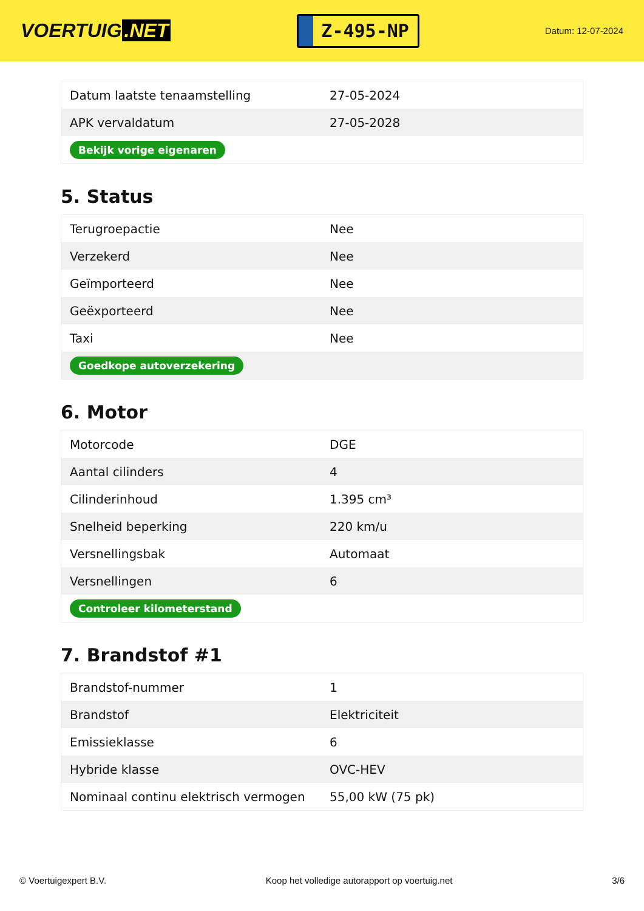VOERTUIG.NET
Z-495-NP
Datum: 12-07-2024
| Datum laatste tenaamstelling | 27-05-2024 |
| APK vervaldatum | 27-05-2028 |
| Bekijk vorige eigenaren | |
5. Status
| Terugroepactie | Nee |
| Verzekerd | Nee |
| Geïmporteerd | Nee |
| Geëxporteerd | Nee |
| Taxi | Nee |
| Goedkope autoverzekering | |
6. Motor
| Motorcode | DGE |
| Aantal cilinders | 4 |
| Cilinderinhoud | 1.395 cm³ |
| Snelheid beperking | 220 km/u |
| Versnellingsbak | Automaat |
| Versnellingen | 6 |
| Controleer kilometerstand | |
7. Brandstof #1
| Brandstof-nummer | 1 |
| Brandstof | Elektriciteit |
| Emissieklasse | 6 |
| Hybride klasse | OVC-HEV |
| Nominaal continu elektrisch vermogen | 55,00 kW (75 pk) |
© Voertuigexpert B.V. Koop het volledige autorapport op voertuig.net 3/6